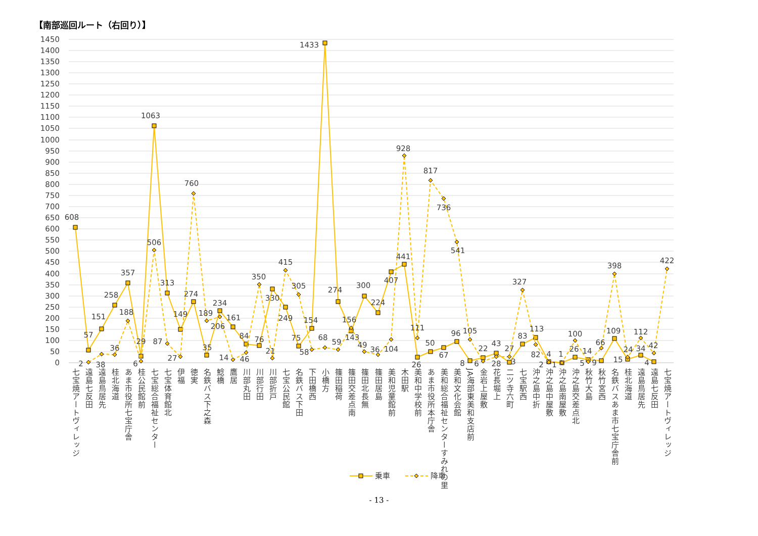【南部巡回ルート（右回り）】
0
50
100
150
200
250
300
350
400
450
500
550
600
650
700
750
800
850
900
950
1000
1050
1100
1150
1200
1250
1300
1350
1400
1450
608
57
151
258
357
29
1063
313
149
274
35
234
161
84
76
330
249
75
154
1433
274
143
300
224
407
441
26
50
67
96
8
22
43
3
83
113
4
1
26
14
9
109
15
34
4
2
38
36
188
6
506
87
27
760
189
206
14
46
350
21
415
305
58
68
59
156
49
36
104
928
111
817
736
541
105
6
28
27
327
82
2
1
100
5
66
398
24
112
42
422
七宝焼アートヴィレッジ
遠島七反田
遠島鳥居先
桂北海道
あま市役所七宝庁舎
桂公民館前
七宝総合福祉センター
七宝体育館北
伊福
徳実
名鉄バス下之森
鯰橋
鷹居
川部丸田
川部行田
川部折戸
七宝公民館
名鉄バス下田
下田橋西
小橋方
篠田稲荷
篠田交差点南
篠田北長無
篠田居島
美和児童館前
木田駅
美和中学校前
あま市役所本庁舎
美和総合福祉センターすみれの里
美和文化会館
JA海部東美和支店前
金岩上屋敷
花長堀上
二ツ寺六町
七宝駅西
沖之島中折
沖之島中屋敷
沖之島南屋敷
沖之島交差点北
秋竹大島
秋竹宮西
名鉄バスあま市七宝庁舎前
桂北海道
遠島鳥居先
遠島七反田
七宝焼アートヴィレッジ
乗車
降車
- 13 -